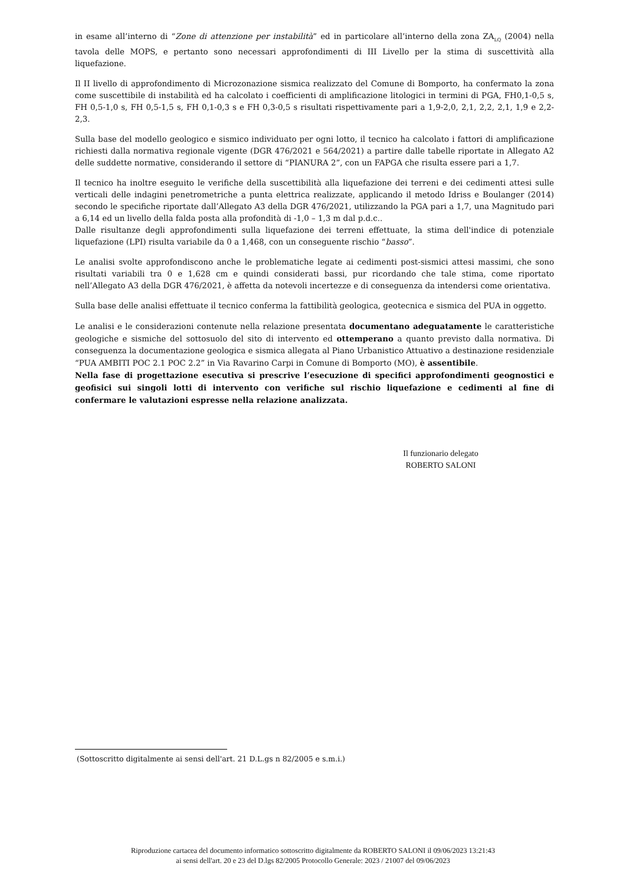in esame all’interno di “Zone di attenzione per instabilità” ed in particolare all’interno della zona ZA<sub>LQ</sub> (2004) nella tavola delle MOPS, e pertanto sono necessari approfondimenti di III Livello per la stima di suscettività alla liquefazione.
Il II livello di approfondimento di Microzonazione sismica realizzato del Comune di Bomporto, ha confermato la zona come suscettibile di instabilità ed ha calcolato i coefficienti di amplificazione litologici in termini di PGA, FH0,1-0,5 s, FH 0,5-1,0 s, FH 0,5-1,5 s, FH 0,1-0,3 s e FH 0,3-0,5 s risultati rispettivamente pari a 1,9-2,0, 2,1, 2,2, 2,1, 1,9 e 2,2-2,3.
Sulla base del modello geologico e sismico individuato per ogni lotto, il tecnico ha calcolato i fattori di amplificazione richiesti dalla normativa regionale vigente (DGR 476/2021 e 564/2021) a partire dalle tabelle riportate in Allegato A2 delle suddette normative, considerando il settore di “PIANURA 2”, con un FAPGA che risulta essere pari a 1,7.
Il tecnico ha inoltre eseguito le verifiche della suscettibilità alla liquefazione dei terreni e dei cedimenti attesi sulle verticali delle indagini penetrometriche a punta elettrica realizzate, applicando il metodo Idriss e Boulanger (2014) secondo le specifiche riportate dall’Allegato A3 della DGR 476/2021, utilizzando la PGA pari a 1,7, una Magnitudo pari a 6,14 ed un livello della falda posta alla profondità di -1,0 – 1,3 m dal p.d.c..
Dalle risultanze degli approfondimenti sulla liquefazione dei terreni effettuate, la stima dell'indice di potenziale liquefazione (LPI) risulta variabile da 0 a 1,468, con un conseguente rischio “basso”.
Le analisi svolte approfondiscono anche le problematiche legate ai cedimenti post-sismici attesi massimi, che sono risultati variabili tra 0 e 1,628 cm e quindi considerati bassi, pur ricordando che tale stima, come riportato nell’Allegato A3 della DGR 476/2021, è affetta da notevoli incertezze e di conseguenza da intendersi come orientativa.
Sulla base delle analisi effettuate il tecnico conferma la fattibilità geologica, geotecnica e sismica del PUA in oggetto.
Le analisi e le considerazioni contenute nella relazione presentata documentano adeguatamente le caratteristiche geologiche e sismiche del sottosuolo del sito di intervento ed ottemperano a quanto previsto dalla normativa. Di conseguenza la documentazione geologica e sismica allegata al Piano Urbanistico Attuativo a destinazione residenziale “PUA AMBITI POC 2.1 POC 2.2” in Via Ravarino Carpi in Comune di Bomporto (MO), è assentibile.
Nella fase di progettazione esecutiva si prescrive l’esecuzione di specifici approfondimenti geognostici e geofisici sui singoli lotti di intervento con verifiche sul rischio liquefazione e cedimenti al fine di confermare le valutazioni espresse nella relazione analizzata.
Il funzionario delegato
ROBERTO SALONI
(Sottoscritto digitalmente ai sensi dell'art. 21 D.L.gs n 82/2005 e s.m.i.)
Riproduzione cartacea del documento informatico sottoscritto digitalmente da ROBERTO SALONI il 09/06/2023 13:21:43
ai sensi dell'art. 20 e 23 del D.lgs 82/2005 Protocollo Generale: 2023 / 21007 del 09/06/2023